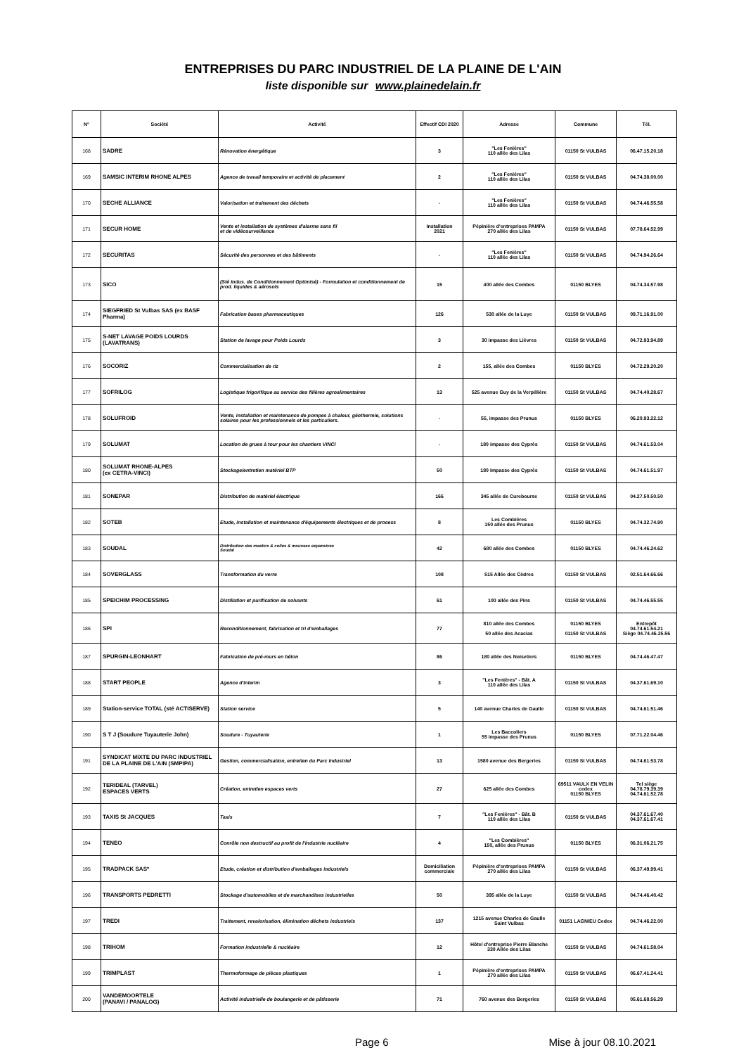ENTREPRISES DU PARC INDUSTRIEL DE LA PLAINE DE L'AIN
liste disponible sur www.plainedelain.fr
| N° | Société | Activité | Effectif CDI 2020 | Adresse | Commune | Tél. |
| --- | --- | --- | --- | --- | --- | --- |
| 168 | SADRE | Rénovation énergétique | 3 | "Les Fenières" 110 allée des Lilas | 01150 St VULBAS | 06.47.15.20.18 |
| 169 | SAMSIC INTERIM RHONE ALPES | Agence de travail temporaire et activité de placement | 2 | "Les Fenières" 110 allée des Lilas | 01150 St VULBAS | 04.74.38.00.00 |
| 170 | SECHE ALLIANCE | Valorisation et traitement des déchets | - | "Les Fenières" 110 allée des Lilas | 01150 St VULBAS | 04.74.46.55.58 |
| 171 | SECUR HOME | Vente et installation de systèmes d'alarme sans fil et de vidéosurveillance | Installation 2021 | Pépinière d'entreprises PAMPA 270 allée des Lilas | 01150 St VULBAS | 07.78.64.52.99 |
| 172 | SECURITAS | Sécurité des personnes et des bâtiments | - | "Les Fenières" 110 allée des Lilas | 01150 St VULBAS | 04.74.94.26.64 |
| 173 | SICO | (Sté Indus. de Conditionnement Optimisé) - Formulation et conditionnement de prod. liquides & aérosols | 15 | 400 allée des Combes | 01150 BLYES | 04.74.34.57.98 |
| 174 | SIEGFRIED St Vulbas SAS (ex BASF Pharma) | Fabrication bases pharmaceutiques | 126 | 530 allée de la Luye | 01150 St VULBAS | 09.71.16.91.00 |
| 175 | S-NET LAVAGE POIDS LOURDS (LAVATRANS) | Station de lavage pour Poids Lourds | 3 | 30 impasse des Lièvres | 01150 St VULBAS | 04.72.93.94.89 |
| 176 | SOCORIZ | Commercialisation de riz | 2 | 155, allée des Combes | 01150 BLYES | 04.72.29.20.20 |
| 177 | SOFRILOG | Logistique frigorifique au service des filières agroalimentaires | 13 | 525 avenue Guy de la Verpillière | 01150 St VULBAS | 04.74.40.28.67 |
| 178 | SOLUFROID | Vente, installation et maintenance de pompes à chaleur, géothermie, solutions solaires pour les professionnels et les particuliers. | - | 55, impasse des Prunus | 01150 BLYES | 06.20.93.22.12 |
| 179 | SOLUMAT | Location de grues à tour pour les chantiers VINCI | - | 180 impasse des Cyprès | 01150 St VULBAS | 04.74.61.53.04 |
| 180 | SOLUMAT RHONE-ALPES (ex CETRA-VINCI) | Stockage/entretien matériel BTP | 50 | 180 Impasse des Cyprès | 01150 St VULBAS | 04.74.61.51.97 |
| 181 | SONEPAR | Distribution de matériel électrique | 166 | 345 allée de Curebourse | 01150 St VULBAS | 04.27.50.50.50 |
| 182 | SOTEB | Etude, installation et maintenance d'équipements électriques et de process | 8 | Les Combières 150 allée des Prunus | 01150 BLYES | 04.74.32.74.90 |
| 183 | SOUDAL | Distribution des mastics & colles & mousses expansives Soudal | 42 | 680 allée des Combes | 01150 BLYES | 04.74.46.24.62 |
| 184 | SOVERGLASS | Transformation du verre | 108 | 515 Allée des Cèdres | 01150 St VULBAS | 02.51.64.66.66 |
| 185 | SPEICHIM PROCESSING | Distillation et purification de solvants | 61 | 100 allée des Pins | 01150 St VULBAS | 04.74.46.55.55 |
| 186 | SPI | Reconditionnement, fabrication et tri d'emballages | 77 | 810 allée des Combes 50 allée des Acacias | 01150 BLYES 01150 St VULBAS | Entrepôt 04.74.61.54.21 Siège 04.74.46.25.56 |
| 187 | SPURGIN-LEONHART | Fabrication de pré-murs en béton | 86 | 180 allée des Noisetiers | 01150 BLYES | 04.74.46.47.47 |
| 188 | START PEOPLE | Agence d'interim | 3 | "Les Fenières" - Bât. A 110 allée des Lilas | 01150 St VULBAS | 04.37.61.69.10 |
| 189 | Station-service TOTAL (sté ACTISERVE) | Station service | 5 | 140 avenue Charles de Gaulle | 01150 St VULBAS | 04.74.61.51.46 |
| 190 | S T J (Soudure Tuyauterie John) | Soudure - Tuyauterie | 1 | Les Baccoliers 55 impasse des Prunus | 01150 BLYES | 07.71.22.04.46 |
| 191 | SYNDICAT MIXTE DU PARC INDUSTRIEL DE LA PLAINE DE L'AIN (SMPIPA) | Gestion, commercialisation, entretien du Parc Industriel | 13 | 1580 avenue des Bergeries | 01150 St VULBAS | 04.74.61.53.78 |
| 192 | TERIDEAL (TARVEL) ESPACES VERTS | Création, entretien espaces verts | 27 | 625 allée des Combes | 69511 VAULX EN VELIN cedex 01150 BLYES | Tel siège 04.78.79.39.39 04.74.61.52.78 |
| 193 | TAXIS St JACQUES | Taxis | 7 | "Les Fenières" - Bât. B 110 allée des Lilas | 01150 St VULBAS | 04.37.61.67.40 04.37.61.67.41 |
| 194 | TENEO | Conrôle non destructif au profit de l'industrie nucléaire | 4 | "Les Combières" 150, allée des Prunus | 01150 BLYES | 06.31.06.21.75 |
| 195 | TRADPACK SAS* | Etude, création et distribution d'emballages industriels | Domiciliation commerciale | Pépinière d'entreprises PAMPA 270 allée des Lilas | 01150 St VULBAS | 06.37.49.99.41 |
| 196 | TRANSPORTS PEDRETTI | Stockage d'automobiles et de marchandises industrielles | 50 | 395 allée de la Luye | 01150 St VULBAS | 04.74.46.40.42 |
| 197 | TREDI | Traitement, revalorisation, élimination déchets industriels | 137 | 1215 avenue Charles de Gaulle Saint Vulbas | 01151 LAGNIEU Cedex | 04.74.46.22.00 |
| 198 | TRIHOM | Formation industrielle & nucléaire | 12 | Hôtel d'entreprise Pierre Blanche 330 Allée des Lilas | 01150 St VULBAS | 04.74.61.58.04 |
| 199 | TRIMPLAST | Thermoformage de pièces plastiques | 1 | Pépinière d'entreprises PAMPA 270 allée des Lilas | 01150 St VULBAS | 06.67.41.24.41 |
| 200 | VANDEMOORTELE (PANAVI / PANALOG) | Activité industrielle de boulangerie et de pâtisserie | 71 | 760 avenue des Bergeries | 01150 St VULBAS | 05.61.68.56.29 |
Page 6 Mise à jour 08.10.2021